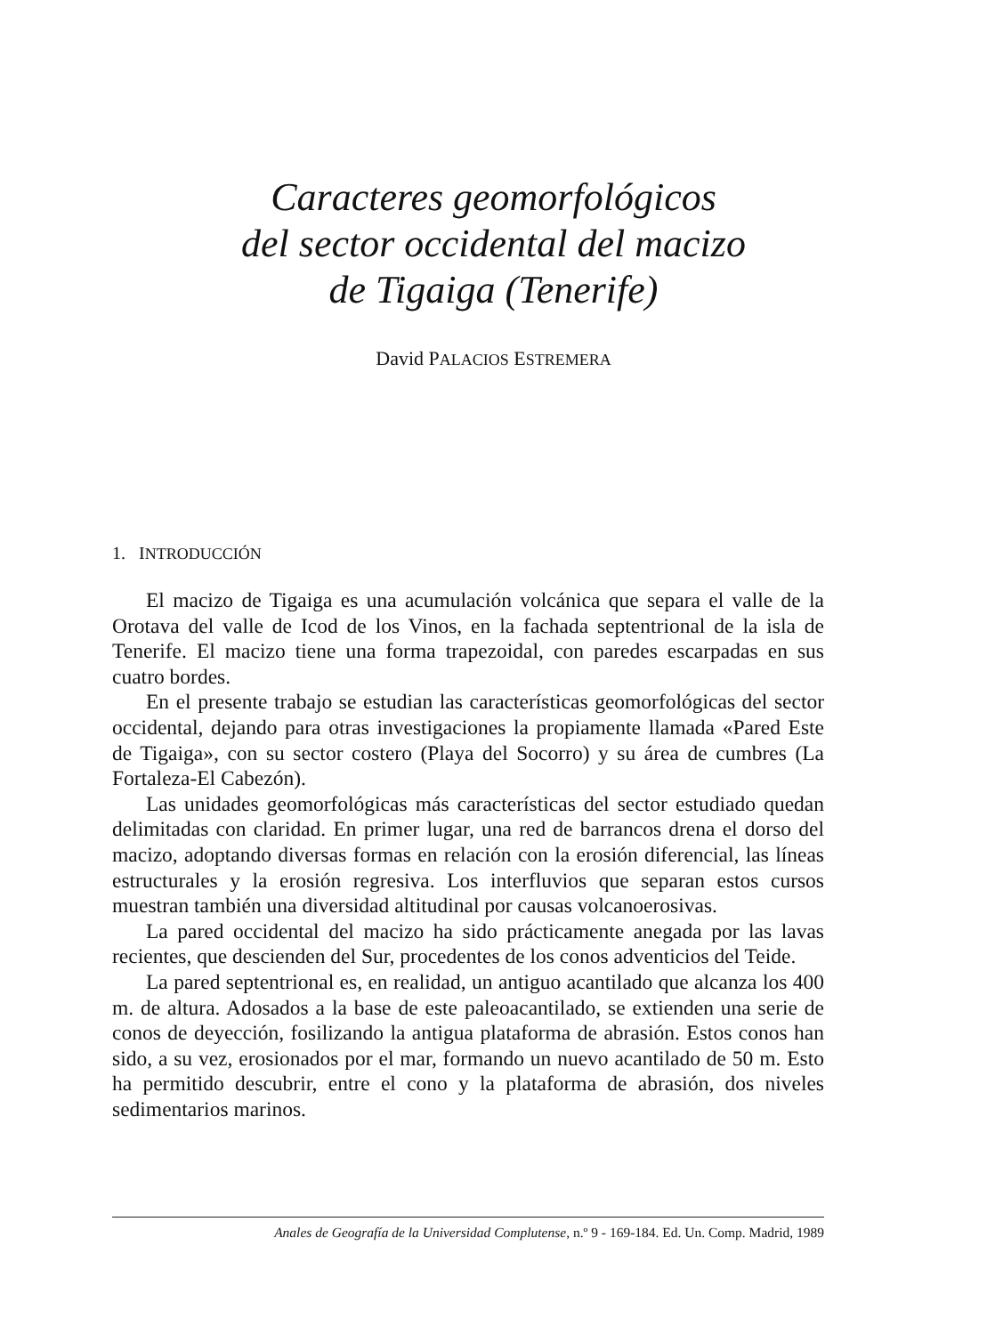Caracteres geomorfológicos
del sector occidental del macizo
de Tigaiga (Tenerife)
David PALACIOS ESTREMERA
1. INTRODUCCIÓN
El macizo de Tigaiga es una acumulación volcánica que separa el valle de la Orotava del valle de Icod de los Vinos, en la fachada septentrional de la isla de Tenerife. El macizo tiene una forma trapezoidal, con paredes escarpadas en sus cuatro bordes.
En el presente trabajo se estudian las características geomorfológicas del sector occidental, dejando para otras investigaciones la propiamente llamada «Pared Este de Tigaiga», con su sector costero (Playa del Socorro) y su área de cumbres (La Fortaleza-El Cabezón).
Las unidades geomorfológicas más características del sector estudiado quedan delimitadas con claridad. En primer lugar, una red de barrancos drena el dorso del macizo, adoptando diversas formas en relación con la erosión diferencial, las líneas estructurales y la erosión regresiva. Los interfluvios que separan estos cursos muestran también una diversidad altitudinal por causas volcanoerosivas.
La pared occidental del macizo ha sido prácticamente anegada por las lavas recientes, que descienden del Sur, procedentes de los conos adventicios del Teide.
La pared septentrional es, en realidad, un antiguo acantilado que alcanza los 400 m. de altura. Adosados a la base de este paleoacantilado, se extienden una serie de conos de deyección, fosilizando la antigua plataforma de abrasión. Estos conos han sido, a su vez, erosionados por el mar, formando un nuevo acantilado de 50 m. Esto ha permitido descubrir, entre el cono y la plataforma de abrasión, dos niveles sedimentarios marinos.
Anales de Geografía de la Universidad Complutense, n.º 9 - 169-184. Ed. Un. Comp. Madrid, 1989